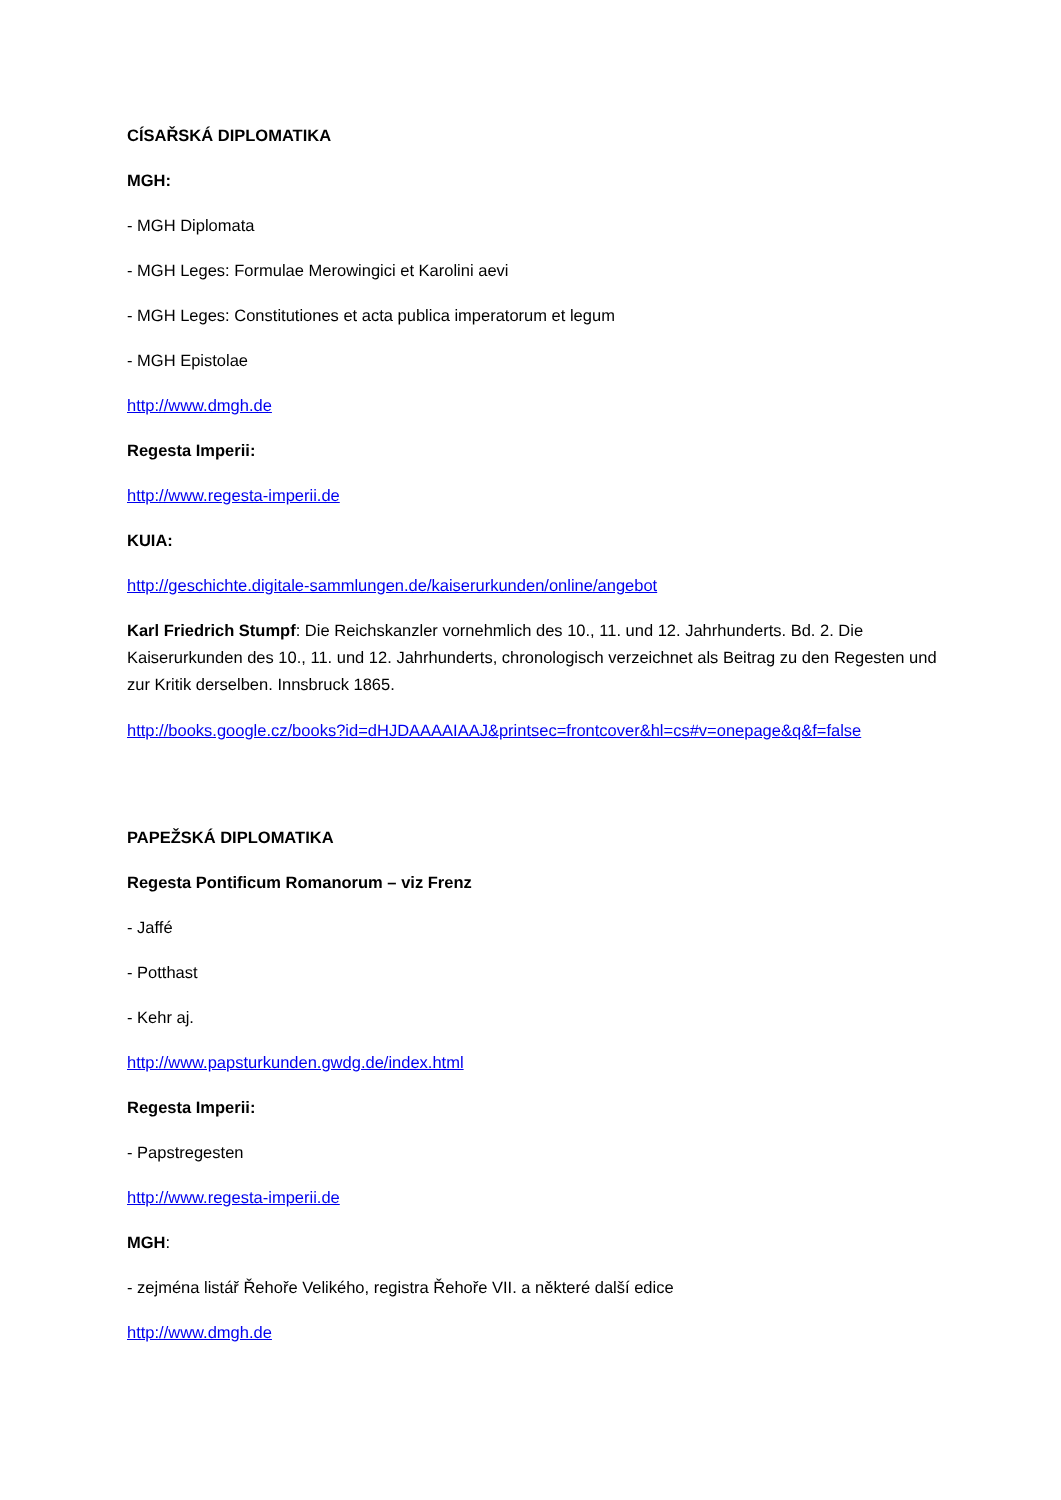CÍSAŘSKÁ DIPLOMATIKA
MGH:
- MGH Diplomata
- MGH Leges: Formulae Merowingici et Karolini aevi
- MGH Leges: Constitutiones et acta publica imperatorum et legum
- MGH Epistolae
http://www.dmgh.de
Regesta Imperii:
http://www.regesta-imperii.de
KUIA:
http://geschichte.digitale-sammlungen.de/kaiserurkunden/online/angebot
Karl Friedrich Stumpf: Die Reichskanzler vornehmlich des 10., 11. und 12. Jahrhunderts. Bd. 2. Die Kaiserurkunden des 10., 11. und 12. Jahrhunderts, chronologisch verzeichnet als Beitrag zu den Regesten und zur Kritik derselben. Innsbruck 1865.
http://books.google.cz/books?id=dHJDAAAAIAAJ&printsec=frontcover&hl=cs#v=onepage&q&f=false
PAPEŽSKÁ DIPLOMATIKA
Regesta Pontificum Romanorum – viz Frenz
- Jaffé
- Potthast
- Kehr aj.
http://www.papsturkunden.gwdg.de/index.html
Regesta Imperii:
- Papstregesten
http://www.regesta-imperii.de
MGH:
- zejména listář Řehoře Velikého, registra Řehoře VII. a některé další edice
http://www.dmgh.de